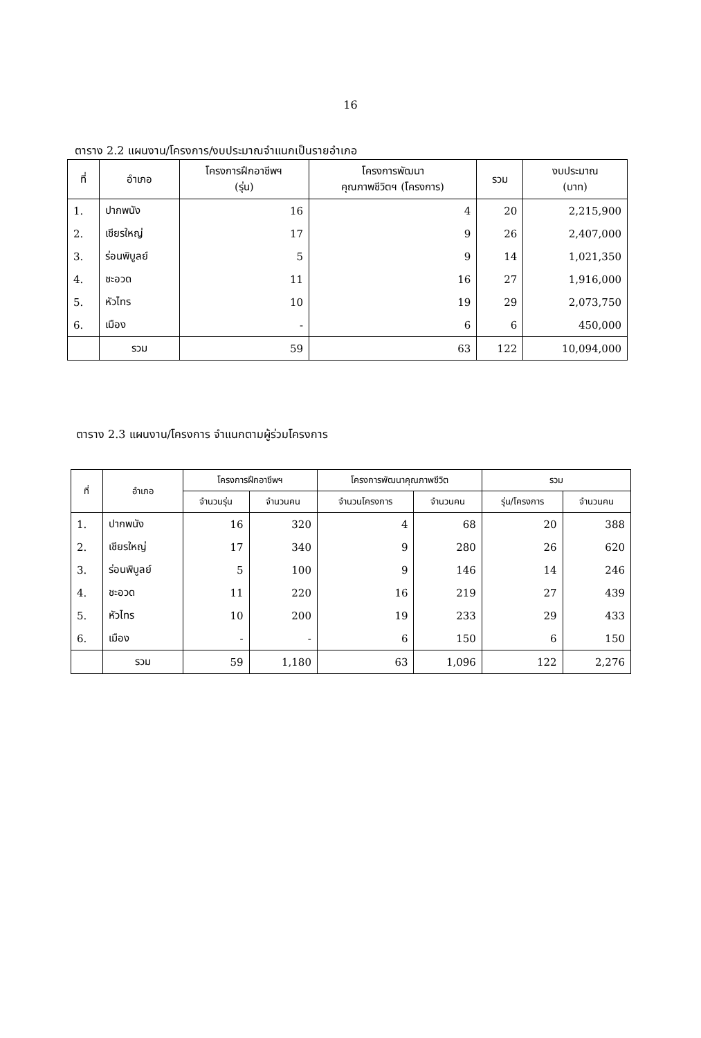16
ตาราง 2.2 แผนงาน/โครงการ/งบประมาณจำแนกเป็นรายอำเภอ
| ที่ | อำเภอ | โครงการฝึกอาชีพฯ (รุ่น) | โครงการพัฒนา คุณภาพชีวิตฯ (โครงการ) | รวม | งบประมาณ (บาท) |
| --- | --- | --- | --- | --- | --- |
| 1. | ปากพนัง | 16 | 4 | 20 | 2,215,900 |
| 2. | เชียรใหญ่ | 17 | 9 | 26 | 2,407,000 |
| 3. | ร่อนพิบูลย์ | 5 | 9 | 14 | 1,021,350 |
| 4. | ชะอวด | 11 | 16 | 27 | 1,916,000 |
| 5. | หัวไทร | 10 | 19 | 29 | 2,073,750 |
| 6. | เมือง | - | 6 | 6 | 450,000 |
| | รวม | 59 | 63 | 122 | 10,094,000 |
ตาราง 2.3 แผนงาน/โครงการ จำแนกตามผู้ร่วมโครงการ
| ที่ | อำเภอ | โครงการฝึกอาชีพฯ | | โครงการพัฒนาคุณภาพชีวิต | | รวม | |
| --- | --- | --- | --- | --- | --- | --- | --- |
| | | จำนวนรุ่น | จำนวนคน | จำนวนโครงการ | จำนวนคน | รุ่น/โครงการ | จำนวนคน |
| 1. | ปากพนัง | 16 | 320 | 4 | 68 | 20 | 388 |
| 2. | เชียรใหญ่ | 17 | 340 | 9 | 280 | 26 | 620 |
| 3. | ร่อนพิบูลย์ | 5 | 100 | 9 | 146 | 14 | 246 |
| 4. | ชะอวด | 11 | 220 | 16 | 219 | 27 | 439 |
| 5. | หัวไทร | 10 | 200 | 19 | 233 | 29 | 433 |
| 6. | เมือง | - | - | 6 | 150 | 6 | 150 |
| | รวม | 59 | 1,180 | 63 | 1,096 | 122 | 2,276 |